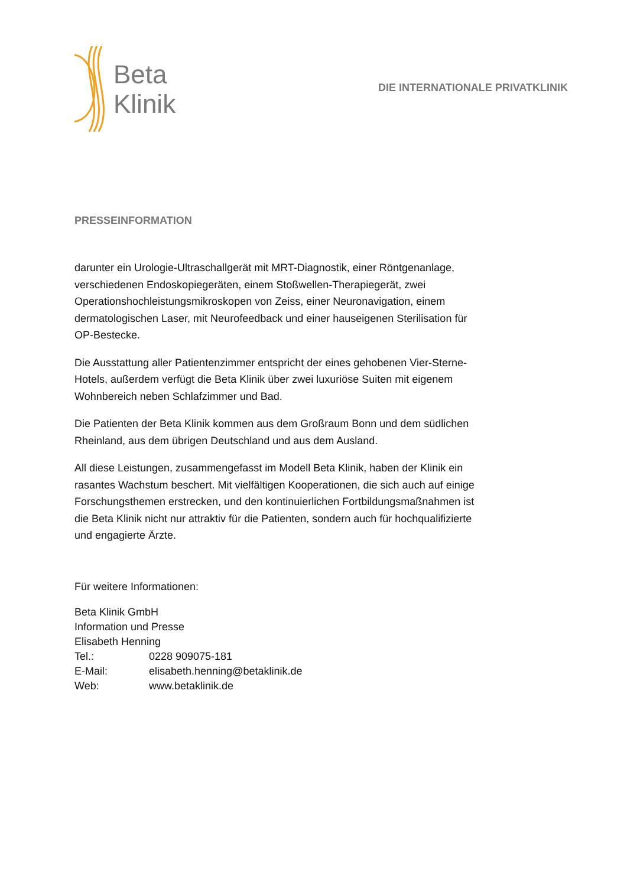Beta
Klinik
DIE INTERNATIONALE PRIVATKLINIK
PRESSEINFORMATION
darunter ein Urologie-Ultraschallgerät mit MRT-Diagnostik, einer Röntgenanlage, verschiedenen Endoskopiegeräten, einem Stoßwellen-Therapiegerät, zwei Operationshochleistungsmikroskopen von Zeiss, einer Neuronavigation, einem dermatologischen Laser, mit Neurofeedback und einer hauseigenen Sterilisation für OP-Bestecke.
Die Ausstattung aller Patientenzimmer entspricht der eines gehobenen Vier-Sterne-Hotels, außerdem verfügt die Beta Klinik über zwei luxuriöse Suiten mit eigenem Wohnbereich neben Schlafzimmer und Bad.
Die Patienten der Beta Klinik kommen aus dem Großraum Bonn und dem südlichen Rheinland, aus dem übrigen Deutschland und aus dem Ausland.
All diese Leistungen, zusammengefasst im Modell Beta Klinik, haben der Klinik ein rasantes Wachstum beschert. Mit vielfältigen Kooperationen, die sich auch auf einige Forschungsthemen erstrecken, und den kontinuierlichen Fortbildungsmaßnahmen ist die Beta Klinik nicht nur attraktiv für die Patienten, sondern auch für hochqualifizierte und engagierte Ärzte.
Für weitere Informationen:
Beta Klinik GmbH
Information und Presse
Elisabeth Henning
| Tel.: | 0228 909075-181 |
| E-Mail: | elisabeth.henning@betaklinik.de |
| Web: | www.betaklinik.de |